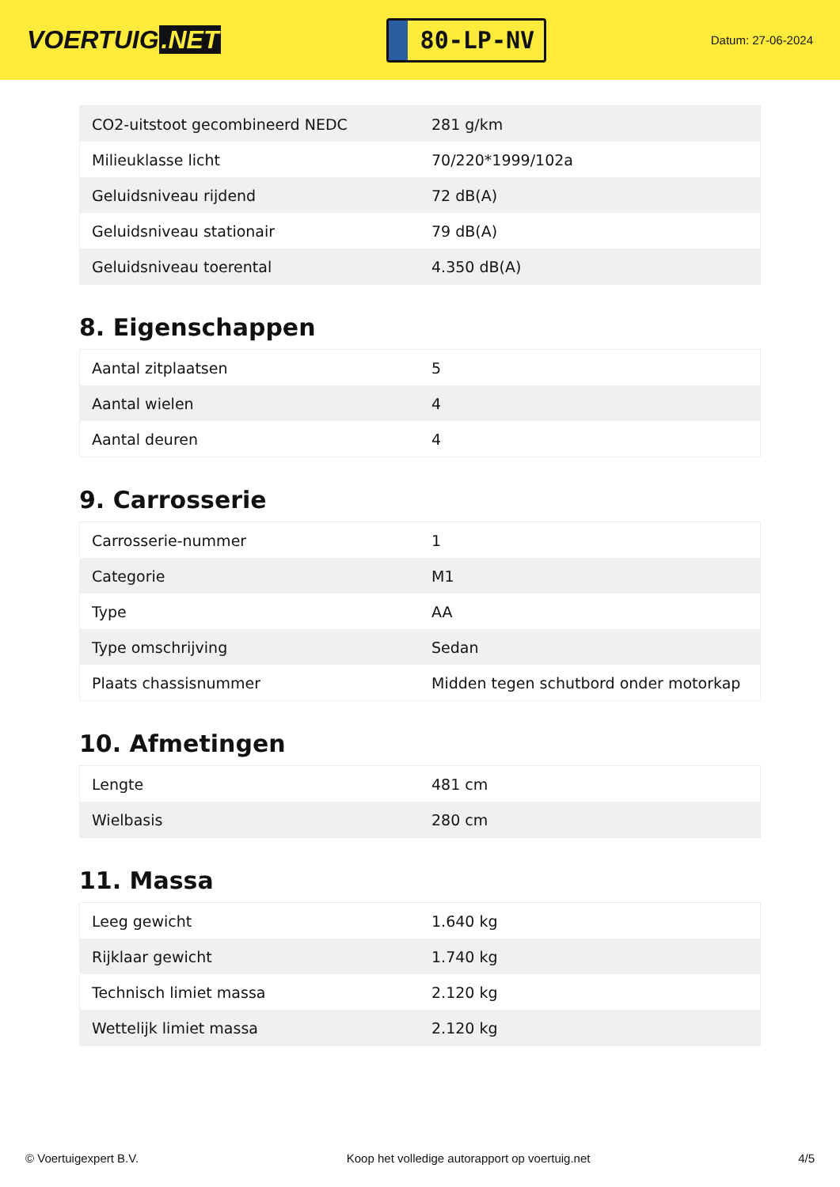VOERTUIG.NET
80-LP-NV
Datum: 27-06-2024
| CO2-uitstoot gecombineerd NEDC | 281 g/km |
| Milieuklasse licht | 70/220*1999/102a |
| Geluidsniveau rijdend | 72 dB(A) |
| Geluidsniveau stationair | 79 dB(A) |
| Geluidsniveau toerental | 4.350 dB(A) |
8. Eigenschappen
| Aantal zitplaatsen | 5 |
| Aantal wielen | 4 |
| Aantal deuren | 4 |
9. Carrosserie
| Carrosserie-nummer | 1 |
| Categorie | M1 |
| Type | AA |
| Type omschrijving | Sedan |
| Plaats chassisnummer | Midden tegen schutbord onder motorkap |
10. Afmetingen
| Lengte | 481 cm |
| Wielbasis | 280 cm |
11. Massa
| Leeg gewicht | 1.640 kg |
| Rijklaar gewicht | 1.740 kg |
| Technisch limiet massa | 2.120 kg |
| Wettelijk limiet massa | 2.120 kg |
© Voertuigexpert B.V. Koop het volledige autorapport op voertuig.net 4/5